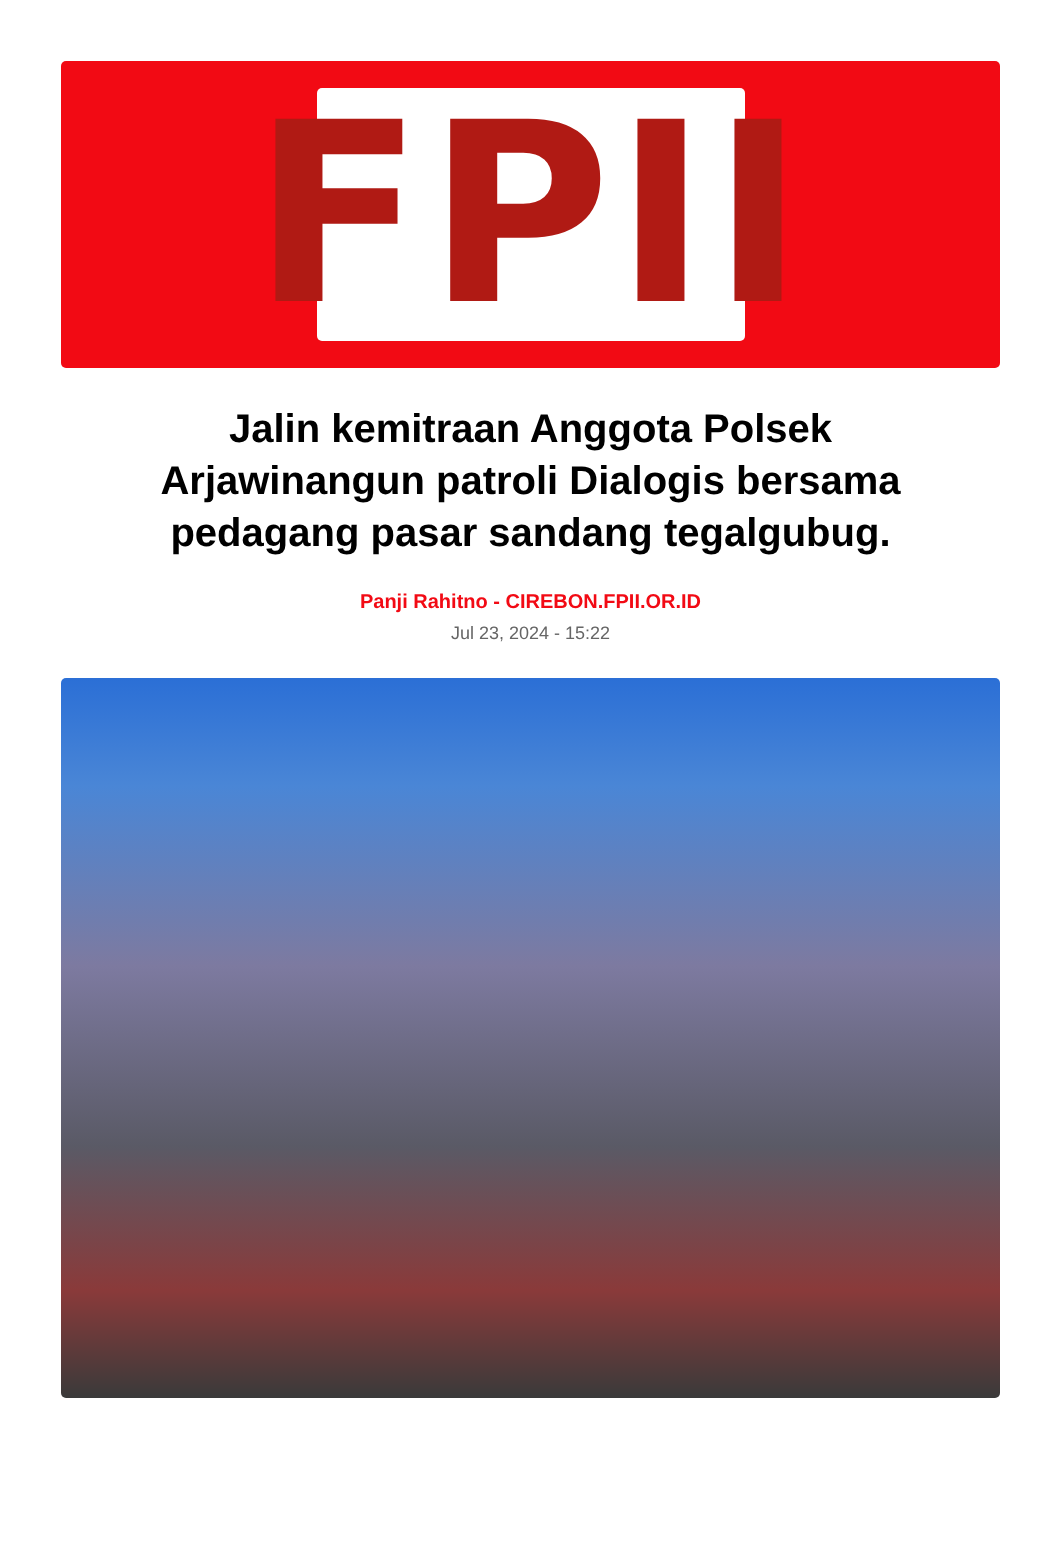FPII
Jalin kemitraan Anggota Polsek Arjawinangun patroli Dialogis bersama pedagang pasar sandang tegalgubug.
Panji Rahitno - CIREBON.FPII.OR.ID
Jul 23, 2024 - 15:22